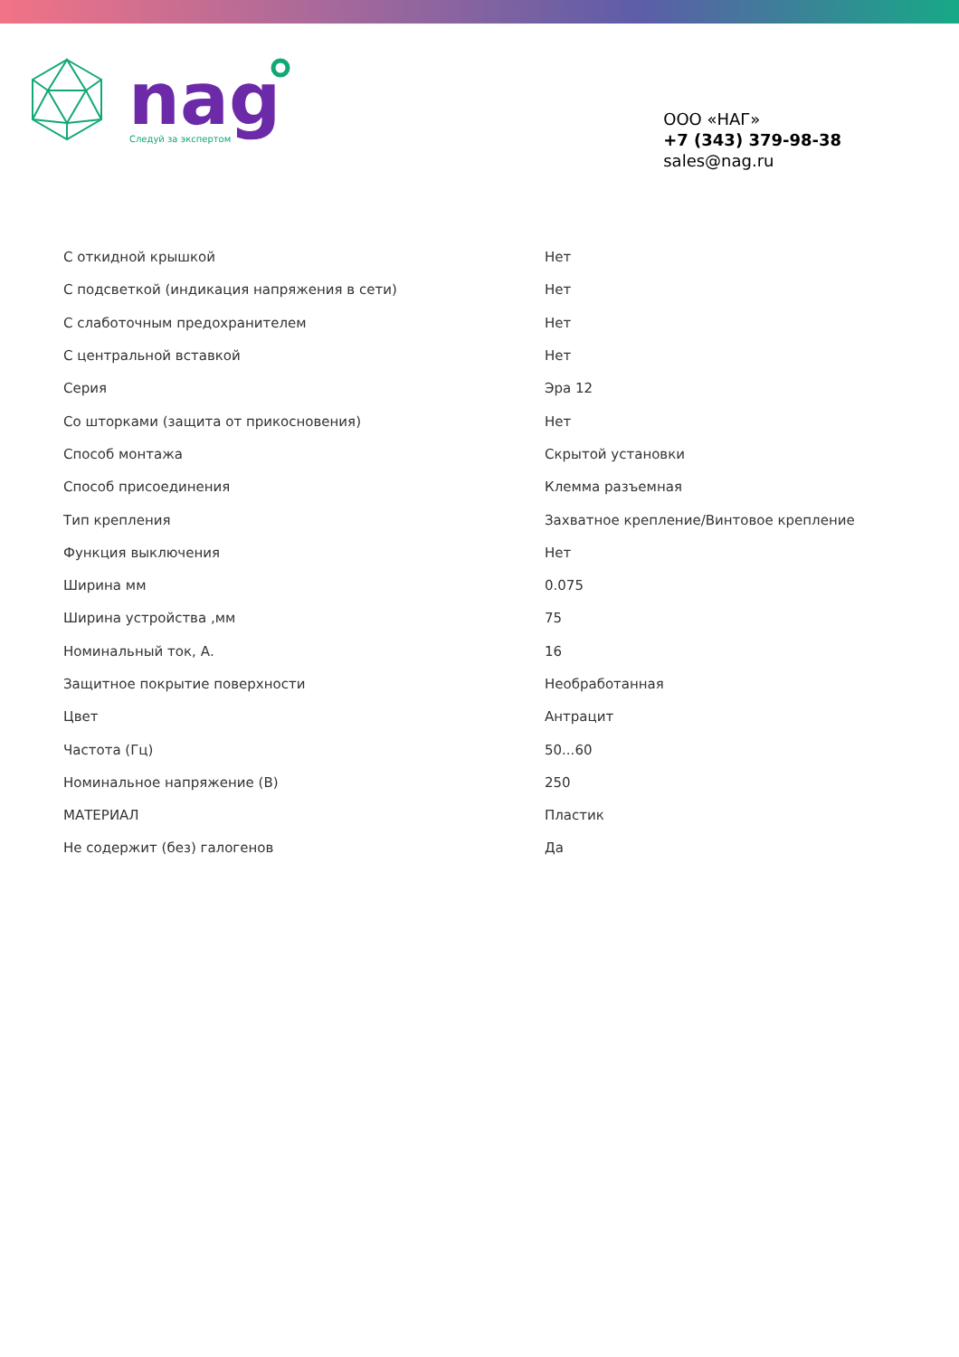nag
Следуй за экспертом
ООО «НАГ»
+7 (343) 379-98-38
sales@nag.ru
| С откидной крышкой | Нет |
| С подсветкой (индикация напряжения в сети) | Нет |
| С слаботочным предохранителем | Нет |
| С центральной вставкой | Нет |
| Серия | Эра 12 |
| Со шторками (защита от прикосновения) | Нет |
| Способ монтажа | Скрытой установки |
| Способ присоединения | Клемма разъемная |
| Тип крепления | Захватное крепление/Винтовое крепление |
| Функция выключения | Нет |
| Ширина мм | 0.075 |
| Ширина устройства ,мм | 75 |
| Номинальный ток, А. | 16 |
| Защитное покрытие поверхности | Необработанная |
| Цвет | Антрацит |
| Частота (Гц) | 50...60 |
| Номинальное напряжение (В) | 250 |
| МАТЕРИАЛ | Пластик |
| Не содержит (без) галогенов | Да |